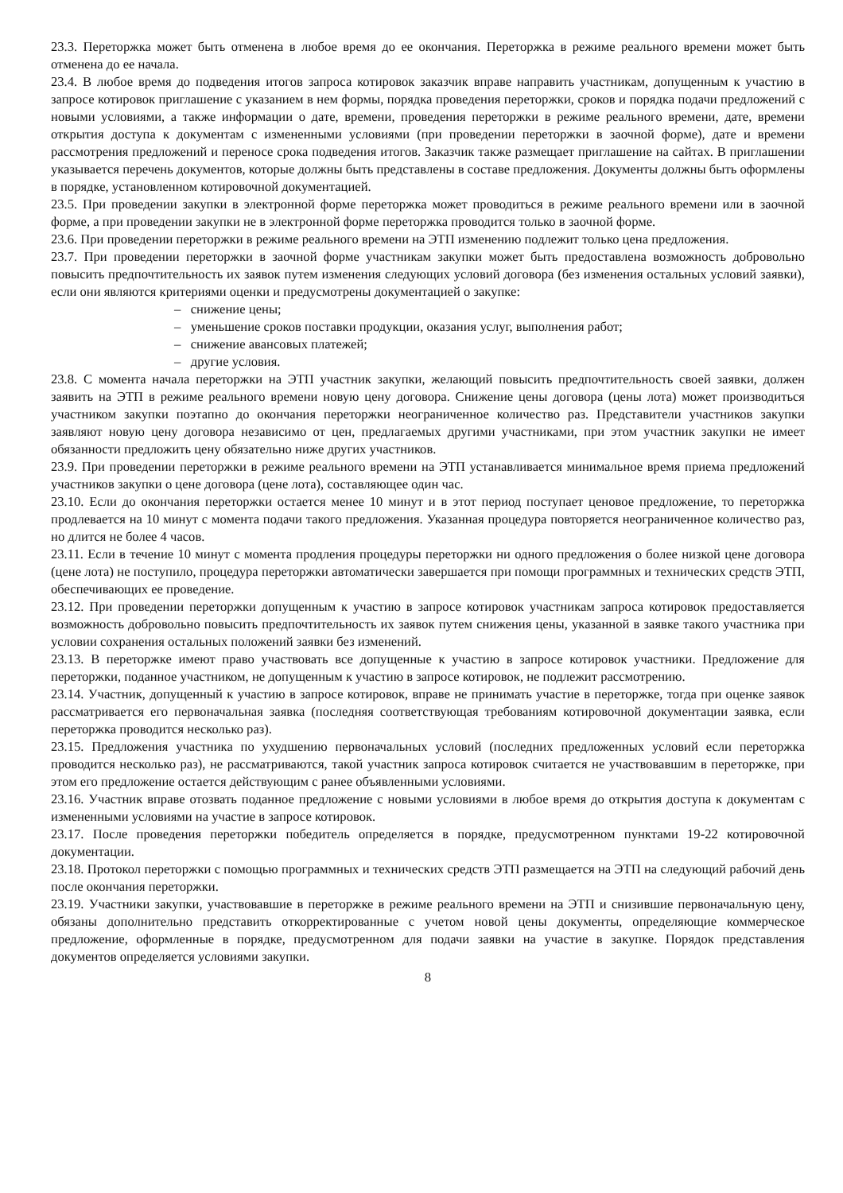23.3. Переторжка может быть отменена в любое время до ее окончания. Переторжка в режиме реального времени может быть отменена до ее начала.
23.4. В любое время до подведения итогов запроса котировок заказчик вправе направить участникам, допущенным к участию в запросе котировок приглашение с указанием в нем формы, порядка проведения переторжки, сроков и порядка подачи предложений с новыми условиями, а также информации о дате, времени, проведения переторжки в режиме реального времени, дате, времени открытия доступа к документам с измененными условиями (при проведении переторжки в заочной форме), дате и времени рассмотрения предложений и переносе срока подведения итогов. Заказчик также размещает приглашение на сайтах. В приглашении указывается перечень документов, которые должны быть представлены в составе предложения. Документы должны быть оформлены в порядке, установленном котировочной документацией.
23.5. При проведении закупки в электронной форме переторжка может проводиться в режиме реального времени или в заочной форме, а при проведении закупки не в электронной форме переторжка проводится только в заочной форме.
23.6. При проведении переторжки в режиме реального времени на ЭТП изменению подлежит только цена предложения.
23.7. При проведении переторжки в заочной форме участникам закупки может быть предоставлена возможность добровольно повысить предпочтительность их заявок путем изменения следующих условий договора (без изменения остальных условий заявки), если они являются критериями оценки и предусмотрены документацией о закупке:
– снижение цены;
– уменьшение сроков поставки продукции, оказания услуг, выполнения работ;
– снижение авансовых платежей;
– другие условия.
23.8. С момента начала переторжки на ЭТП участник закупки, желающий повысить предпочтительность своей заявки, должен заявить на ЭТП в режиме реального времени новую цену договора. Снижение цены договора (цены лота) может производиться участником закупки поэтапно до окончания переторжки неограниченное количество раз. Представители участников закупки заявляют новую цену договора независимо от цен, предлагаемых другими участниками, при этом участник закупки не имеет обязанности предложить цену обязательно ниже других участников.
23.9. При проведении переторжки в режиме реального времени на ЭТП устанавливается минимальное время приема предложений участников закупки о цене договора (цене лота), составляющее один час.
23.10. Если до окончания переторжки остается менее 10 минут и в этот период поступает ценовое предложение, то переторжка продлевается на 10 минут с момента подачи такого предложения. Указанная процедура повторяется неограниченное количество раз, но длится не более 4 часов.
23.11. Если в течение 10 минут с момента продления процедуры переторжки ни одного предложения о более низкой цене договора (цене лота) не поступило, процедура переторжки автоматически завершается при помощи программных и технических средств ЭТП, обеспечивающих ее проведение.
23.12. При проведении переторжки допущенным к участию в запросе котировок участникам запроса котировок предоставляется возможность добровольно повысить предпочтительность их заявок путем снижения цены, указанной в заявке такого участника при условии сохранения остальных положений заявки без изменений.
23.13. В переторжке имеют право участвовать все допущенные к участию в запросе котировок участники. Предложение для переторжки, поданное участником, не допущенным к участию в запросе котировок, не подлежит рассмотрению.
23.14. Участник, допущенный к участию в запросе котировок, вправе не принимать участие в переторжке, тогда при оценке заявок рассматривается его первоначальная заявка (последняя соответствующая требованиям котировочной документации заявка, если переторжка проводится несколько раз).
23.15. Предложения участника по ухудшению первоначальных условий (последних предложенных условий если переторжка проводится несколько раз), не рассматриваются, такой участник запроса котировок считается не участвовавшим в переторжке, при этом его предложение остается действующим с ранее объявленными условиями.
23.16. Участник вправе отозвать поданное предложение с новыми условиями в любое время до открытия доступа к документам с измененными условиями на участие в запросе котировок.
23.17. После проведения переторжки победитель определяется в порядке, предусмотренном пунктами 19-22 котировочной документации.
23.18. Протокол переторжки с помощью программных и технических средств ЭТП размещается на ЭТП на следующий рабочий день после окончания переторжки.
23.19. Участники закупки, участвовавшие в переторжке в режиме реального времени на ЭТП и снизившие первоначальную цену, обязаны дополнительно представить откорректированные с учетом новой цены документы, определяющие коммерческое предложение, оформленные в порядке, предусмотренном для подачи заявки на участие в закупке. Порядок представления документов определяется условиями закупки.
8